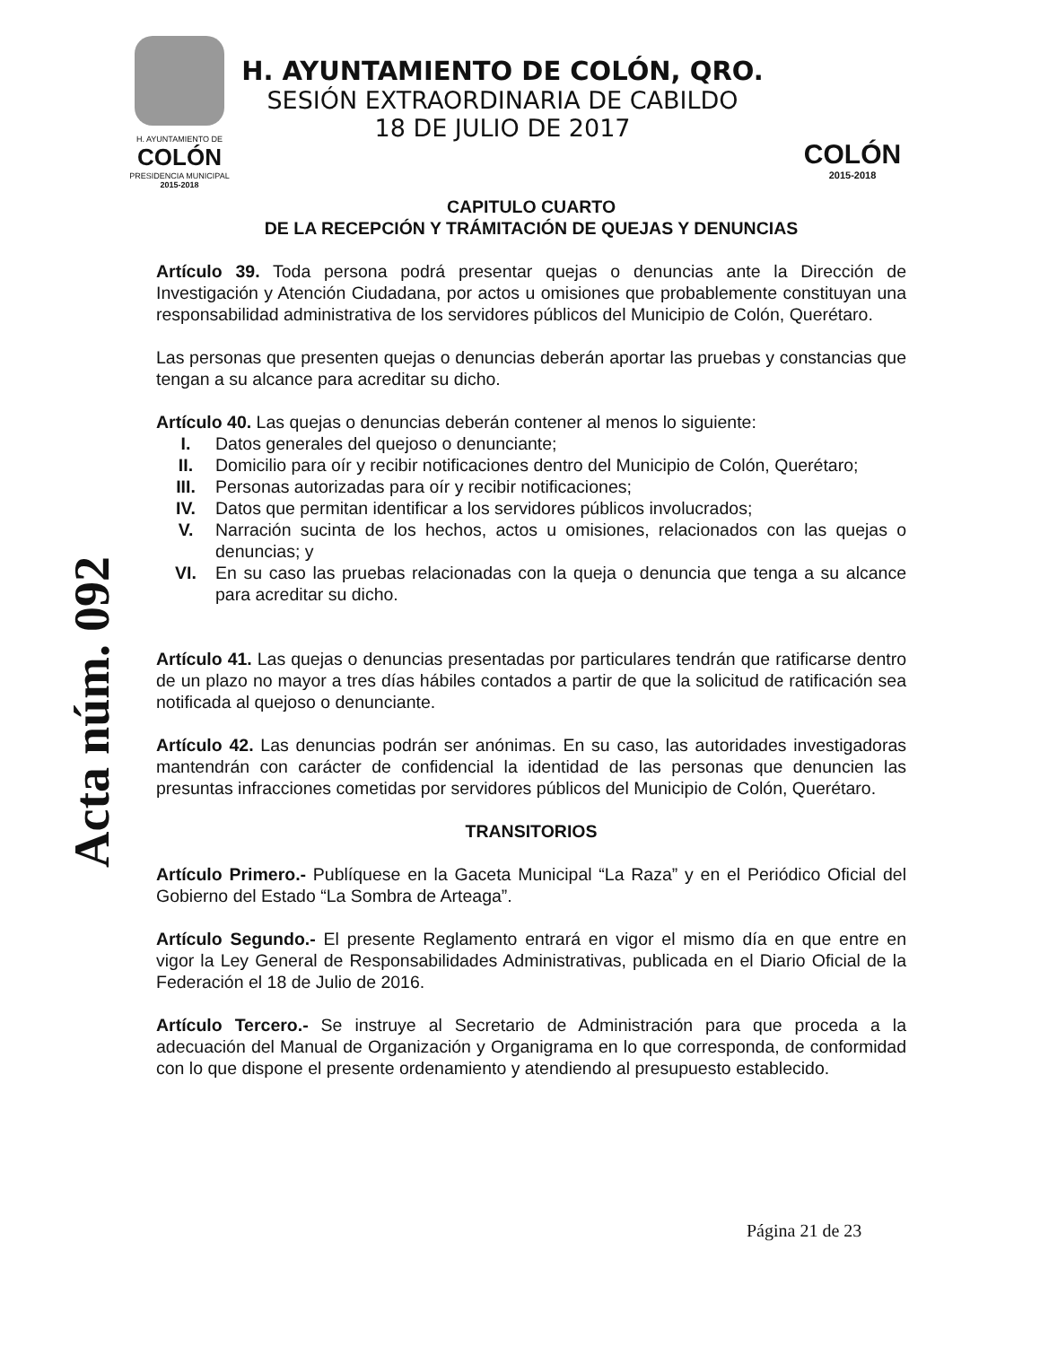H. AYUNTAMIENTO DE
COLÓN
PRESIDENCIA MUNICIPAL
2015-2018
H. AYUNTAMIENTO DE COLÓN, QRO.
SESIÓN EXTRAORDINARIA DE CABILDO
18 DE JULIO DE 2017
COLÓN
2015-2018
Acta núm. 092
CAPITULO CUARTO
DE LA RECEPCIÓN Y TRÁMITACIÓN DE QUEJAS Y DENUNCIAS
Artículo 39. Toda persona podrá presentar quejas o denuncias ante la Dirección de Investigación y Atención Ciudadana, por actos u omisiones que probablemente constituyan una responsabilidad administrativa de los servidores públicos del Municipio de Colón, Querétaro.
Las personas que presenten quejas o denuncias deberán aportar las pruebas y constancias que tengan a su alcance para acreditar su dicho.
Artículo 40. Las quejas o denuncias deberán contener al menos lo siguiente:
I. Datos generales del quejoso o denunciante;
II. Domicilio para oír y recibir notificaciones dentro del Municipio de Colón, Querétaro;
III. Personas autorizadas para oír y recibir notificaciones;
IV. Datos que permitan identificar a los servidores públicos involucrados;
V. Narración sucinta de los hechos, actos u omisiones, relacionados con las quejas o denuncias; y
VI. En su caso las pruebas relacionadas con la queja o denuncia que tenga a su alcance para acreditar su dicho.
Artículo 41. Las quejas o denuncias presentadas por particulares tendrán que ratificarse dentro de un plazo no mayor a tres días hábiles contados a partir de que la solicitud de ratificación sea notificada al quejoso o denunciante.
Artículo 42. Las denuncias podrán ser anónimas. En su caso, las autoridades investigadoras mantendrán con carácter de confidencial la identidad de las personas que denuncien las presuntas infracciones cometidas por servidores públicos del Municipio de Colón, Querétaro.
TRANSITORIOS
Artículo Primero.- Publíquese en la Gaceta Municipal “La Raza” y en el Periódico Oficial del Gobierno del Estado “La Sombra de Arteaga”.
Artículo Segundo.- El presente Reglamento entrará en vigor el mismo día en que entre en vigor la Ley General de Responsabilidades Administrativas, publicada en el Diario Oficial de la Federación el 18 de Julio de 2016.
Artículo Tercero.- Se instruye al Secretario de Administración para que proceda a la adecuación del Manual de Organización y Organigrama en lo que corresponda, de conformidad con lo que dispone el presente ordenamiento y atendiendo al presupuesto establecido.
Página 21 de 23